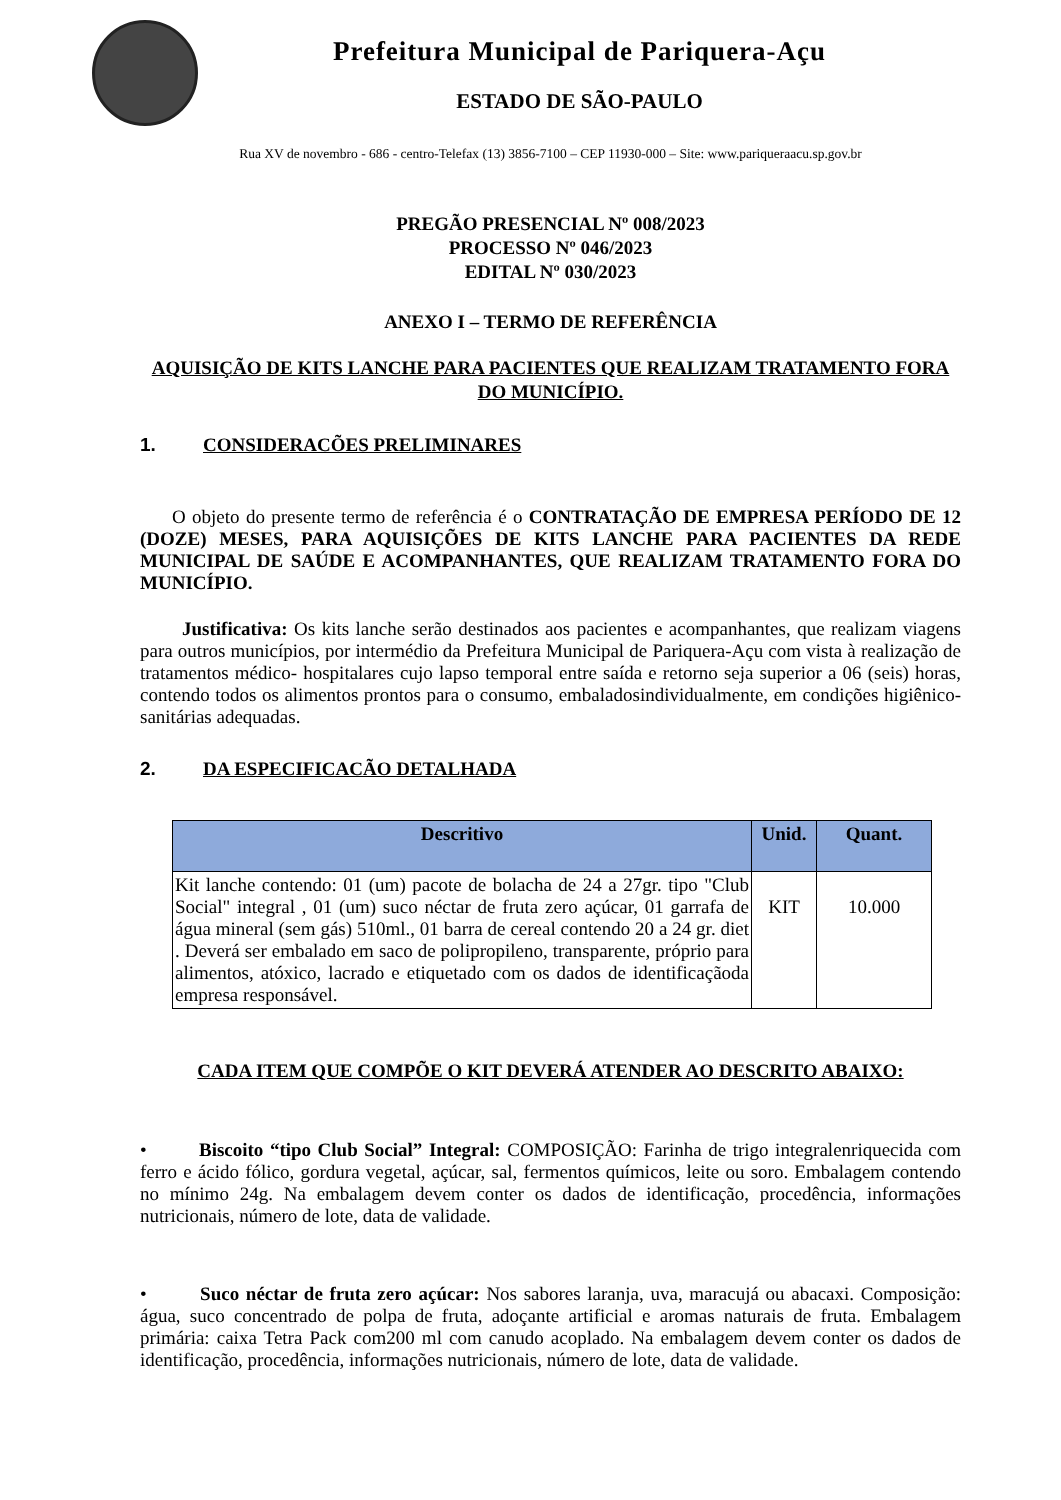Prefeitura Municipal de Pariquera-Açu
ESTADO DE SÃO-PAULO
Rua XV de novembro - 686 - centro-Telefax (13) 3856-7100 – CEP 11930-000 – Site: www.pariqueraacu.sp.gov.br
PREGÃO PRESENCIAL Nº 008/2023
PROCESSO Nº 046/2023
EDITAL Nº 030/2023
ANEXO I – TERMO DE REFERÊNCIA
AQUISIÇÃO DE KITS LANCHE PARA PACIENTES QUE REALIZAM TRATAMENTO FORA DO MUNICÍPIO.
1. CONSIDERACÕES PRELIMINARES
O objeto do presente termo de referência é o CONTRATAÇÃO DE EMPRESA PERÍODO DE 12 (DOZE) MESES, PARA AQUISIÇÕES DE KITS LANCHE PARA PACIENTES DA REDE MUNICIPAL DE SAÚDE E ACOMPANHANTES, QUE REALIZAM TRATAMENTO FORA DO MUNICÍPIO.
Justificativa: Os kits lanche serão destinados aos pacientes e acompanhantes, que realizam viagens para outros municípios, por intermédio da Prefeitura Municipal de Pariquera-Açu com vista à realização de tratamentos médico- hospitalares cujo lapso temporal entre saída e retorno seja superior a 06 (seis) horas, contendo todos os alimentos prontos para o consumo, embaladosindividualmente, em condições higiênico-sanitárias adequadas.
2. DA ESPECIFICACÃO DETALHADA
| Descritivo | Unid. | Quant. |
| --- | --- | --- |
| Kit lanche contendo: 01 (um) pacote de bolacha de 24 a 27gr. tipo "Club Social" integral , 01 (um) suco néctar de fruta zero açúcar, 01 garrafa de água mineral (sem gás) 510ml., 01 barra de cereal contendo 20 a 24 gr. diet . Deverá ser embalado em saco de polipropileno, transparente, próprio para alimentos, atóxico, lacrado e etiquetado com os dados de identificaçãoda empresa responsável. | KIT | 10.000 |
CADA ITEM QUE COMPÕE O KIT DEVERÁ ATENDER AO DESCRITO ABAIXO:
• Biscoito “tipo Club Social” Integral: COMPOSIÇÃO: Farinha de trigo integralenriquecida com ferro e ácido fólico, gordura vegetal, açúcar, sal, fermentos químicos, leite ou soro. Embalagem contendo no mínimo 24g. Na embalagem devem conter os dados de identificação, procedência, informações nutricionais, número de lote, data de validade.
• Suco néctar de fruta zero açúcar: Nos sabores laranja, uva, maracujá ou abacaxi. Composição: água, suco concentrado de polpa de fruta, adoçante artificial e aromas naturais de fruta. Embalagem primária: caixa Tetra Pack com200 ml com canudo acoplado. Na embalagem devem conter os dados de identificação, procedência, informações nutricionais, número de lote, data de validade.